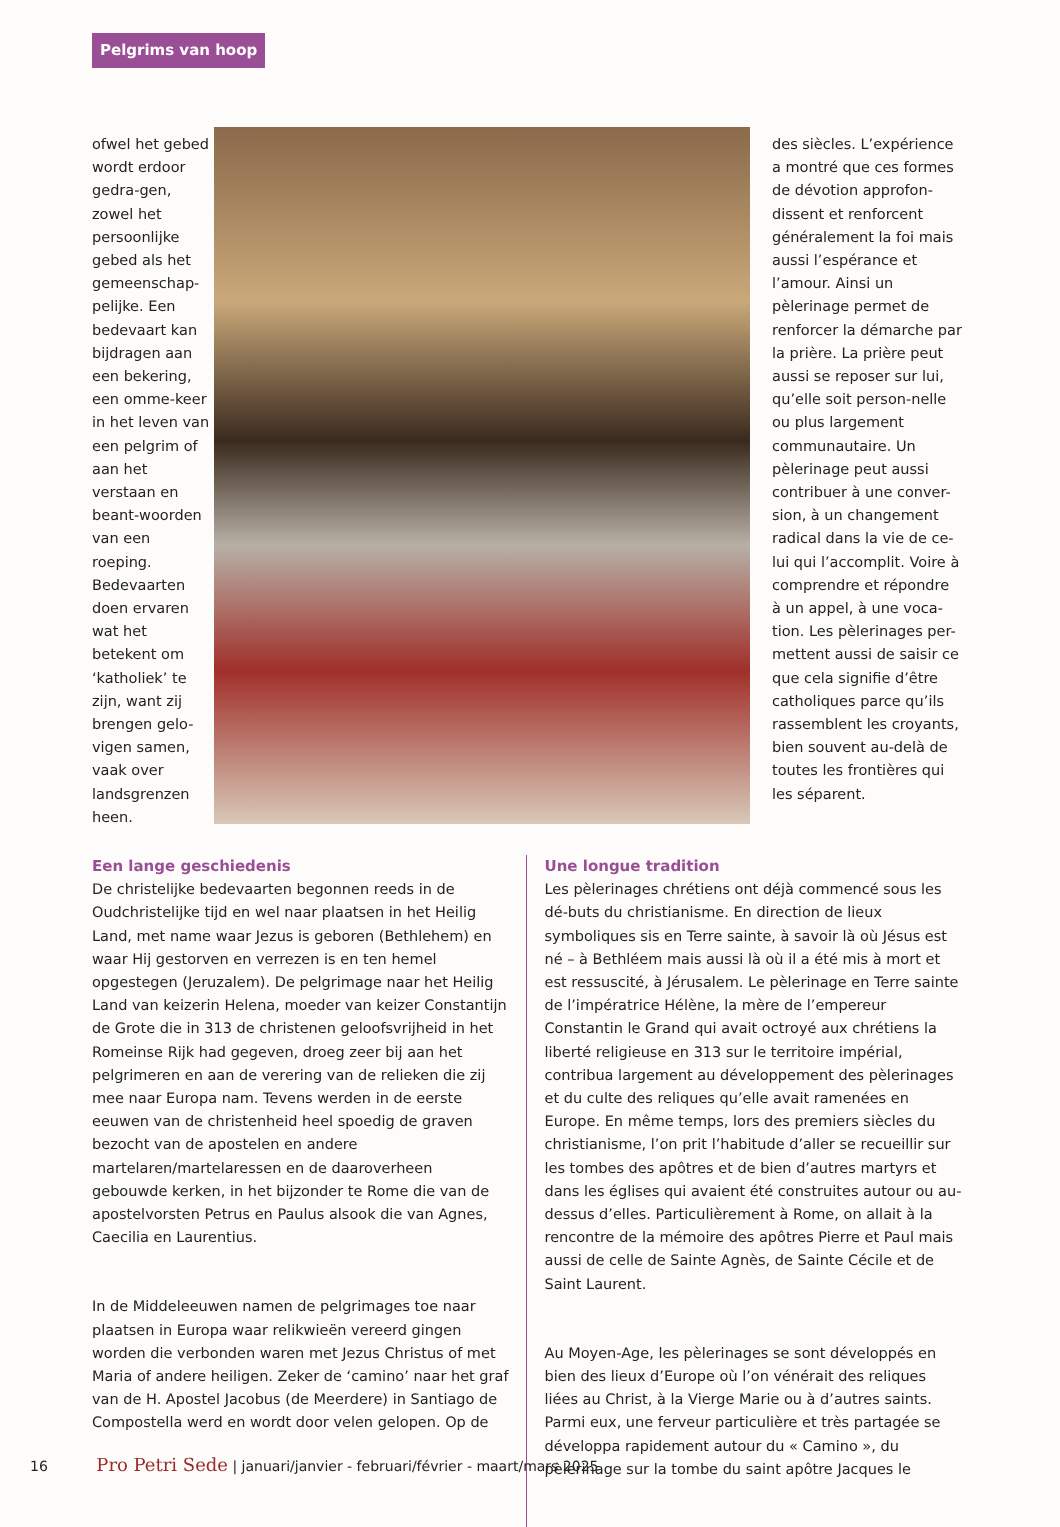Pelgrims van hoop
ofwel het gebed wordt erdoor gedra-gen, zowel het persoonlijke gebed als het gemeenschap-pelijke. Een bedevaart kan bijdragen aan een bekering, een omme-keer in het leven van een pelgrim of aan het verstaan en beant-woorden van een roeping. Bedevaarten doen ervaren wat het betekent om ‘katholiek’ te zijn, want zij brengen gelo-vigen samen, vaak over landsgrenzen heen.
des siècles. L’expérience a montré que ces formes de dévotion approfon-dissent et renforcent généralement la foi mais aussi l’espérance et l’amour. Ainsi un pèlerinage permet de renforcer la démarche par la prière. La prière peut aussi se reposer sur lui, qu’elle soit person-nelle ou plus largement communautaire. Un pèlerinage peut aussi contribuer à une conver-sion, à un changement radical dans la vie de ce-lui qui l’accomplit. Voire à comprendre et répondre à un appel, à une voca-tion. Les pèlerinages per-mettent aussi de saisir ce que cela signifie d’être catholiques parce qu’ils rassemblent les croyants, bien souvent au-delà de toutes les frontières qui les séparent.
Een lange geschiedenis
De christelijke bedevaarten begonnen reeds in de Oudchristelijke tijd en wel naar plaatsen in het Heilig Land, met name waar Jezus is geboren (Bethlehem) en waar Hij gestorven en verrezen is en ten hemel opgestegen (Jeruzalem). De pelgrimage naar het Heilig Land van keizerin Helena, moeder van keizer Constantijn de Grote die in 313 de christenen geloofsvrijheid in het Romeinse Rijk had gegeven, droeg zeer bij aan het pelgrimeren en aan de verering van de relieken die zij mee naar Europa nam. Tevens werden in de eerste eeuwen van de christenheid heel spoedig de graven bezocht van de apostelen en andere martelaren/martelaressen en de daaroverheen gebouwde kerken, in het bijzonder te Rome die van de apostelvorsten Petrus en Paulus alsook die van Agnes, Caecilia en Laurentius.
In de Middeleeuwen namen de pelgrimages toe naar plaatsen in Europa waar relikwieën vereerd gingen worden die verbonden waren met Jezus Christus of met Maria of andere heiligen. Zeker de ‘camino’ naar het graf van de H. Apostel Jacobus (de Meerdere) in Santiago de Compostella werd en wordt door velen gelopen. Op de
Une longue tradition
Les pèlerinages chrétiens ont déjà commencé sous les dé-buts du christianisme. En direction de lieux symboliques sis en Terre sainte, à savoir là où Jésus est né – à Bethléem mais aussi là où il a été mis à mort et est ressuscité, à Jérusalem. Le pèlerinage en Terre sainte de l’impératrice Hélène, la mère de l’empereur Constantin le Grand qui avait octroyé aux chrétiens la liberté religieuse en 313 sur le territoire impérial, contribua largement au développement des pèlerinages et du culte des reliques qu’elle avait ramenées en Europe. En même temps, lors des premiers siècles du christianisme, l’on prit l’habitude d’aller se recueillir sur les tombes des apôtres et de bien d’autres martyrs et dans les églises qui avaient été construites autour ou au-dessus d’elles. Particulièrement à Rome, on allait à la rencontre de la mémoire des apôtres Pierre et Paul mais aussi de celle de Sainte Agnès, de Sainte Cécile et de Saint Laurent.
Au Moyen-Age, les pèlerinages se sont développés en bien des lieux d’Europe où l’on vénérait des reliques liées au Christ, à la Vierge Marie ou à d’autres saints. Parmi eux, une ferveur particulière et très partagée se développa rapidement autour du « Camino », du pèlerinage sur la tombe du saint apôtre Jacques le
16 Pro Petri Sede | januari/janvier - februari/février - maart/mars 2025